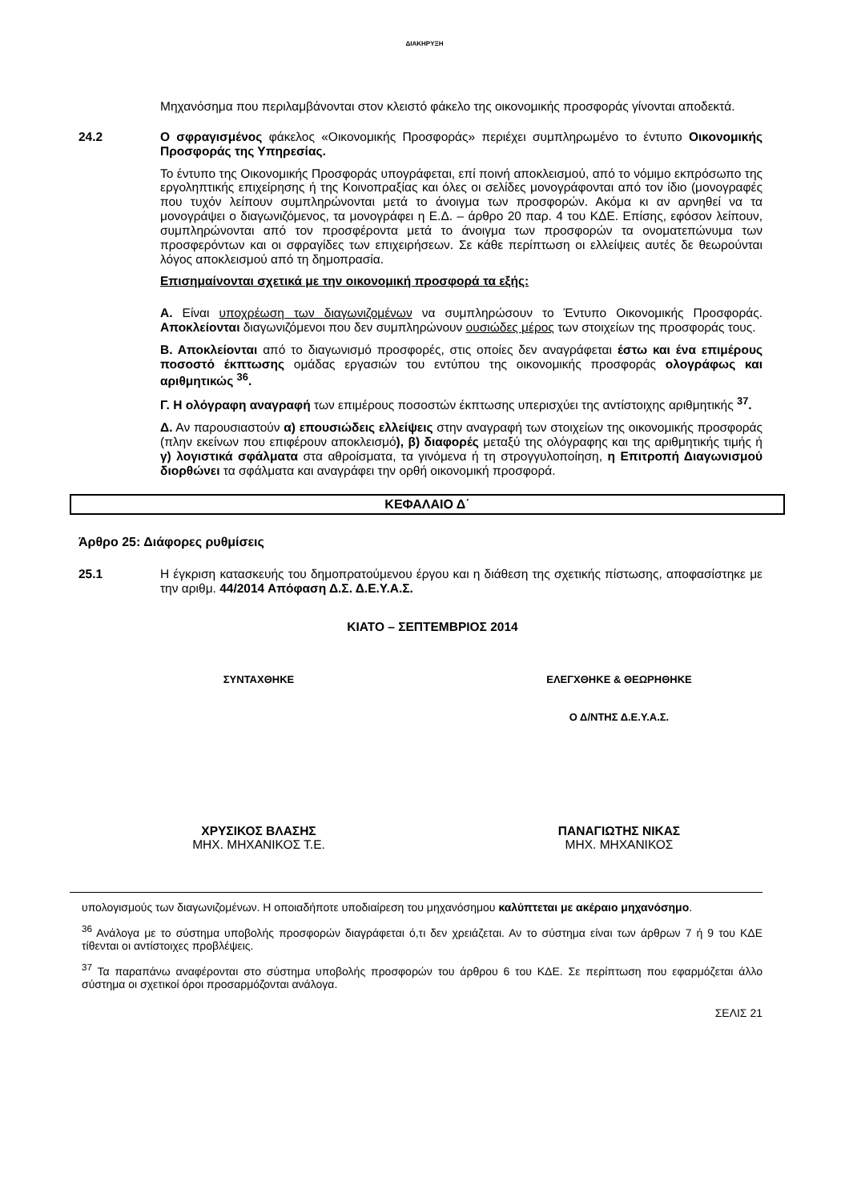ΔΙΑΚΗΡΥΞΗ
Μηχανόσημα που περιλαμβάνονται στον κλειστό φάκελο της οικονομικής προσφοράς γίνονται αποδεκτά.
24.2 Ο σφραγισμένος φάκελος «Οικονομικής Προσφοράς» περιέχει συμπληρωμένο το έντυπο Οικονομικής Προσφοράς της Υπηρεσίας.
Το έντυπο της Οικονομικής Προσφοράς υπογράφεται, επί ποινή αποκλεισμού, από το νόμιμο εκπρόσωπο της εργοληπτικής επιχείρησης ή της Κοινοπραξίας και όλες οι σελίδες μονογράφονται από τον ίδιο (μονογραφές που τυχόν λείπουν συμπληρώνονται μετά το άνοιγμα των προσφορών. Ακόμα κι αν αρνηθεί να τα μονογράψει ο διαγωνιζόμενος, τα μονογράφει η Ε.Δ. – άρθρο 20 παρ. 4 του ΚΔΕ. Επίσης, εφόσον λείπουν, συμπληρώνονται από τον προσφέροντα μετά το άνοιγμα των προσφορών τα ονοματεπώνυμα των προσφερόντων και οι σφραγίδες των επιχειρήσεων. Σε κάθε περίπτωση οι ελλείψεις αυτές δε θεωρούνται λόγος αποκλεισμού από τη δημοπρασία.
Επισημαίνονται σχετικά με την οικονομική προσφορά τα εξής:
Α. Είναι υποχρέωση των διαγωνιζομένων να συμπληρώσουν το Έντυπο Οικονομικής Προσφοράς. Αποκλείονται διαγωνιζόμενοι που δεν συμπληρώνουν ουσιώδες μέρος των στοιχείων της προσφοράς τους.
Β. Αποκλείονται από το διαγωνισμό προσφορές, στις οποίες δεν αναγράφεται έστω και ένα επιμέρους ποσοστό έκπτωσης ομάδας εργασιών του εντύπου της οικονομικής προσφοράς ολογράφως και αριθμητικώς <sup>36</sup>.
Γ. Η ολόγραφη αναγραφή των επιμέρους ποσοστών έκπτωσης υπερισχύει της αντίστοιχης αριθμητικής <sup>37</sup>.
Δ. Αν παρουσιαστούν α) επουσιώδεις ελλείψεις στην αναγραφή των στοιχείων της οικονομικής προσφοράς (πλην εκείνων που επιφέρουν αποκλεισμό), β) διαφορές μεταξύ της ολόγραφης και της αριθμητικής τιμής ή γ) λογιστικά σφάλματα στα αθροίσματα, τα γινόμενα ή τη στρογγυλοποίηση, η Επιτροπή Διαγωνισμού διορθώνει τα σφάλματα και αναγράφει την ορθή οικονομική προσφορά.
ΚΕΦΑΛΑΙΟ Δ΄
Άρθρο 25: Διάφορες ρυθμίσεις
25.1 Η έγκριση κατασκευής του δημοπρατούμενου έργου και η διάθεση της σχετικής πίστωσης, αποφασίστηκε με την αριθμ. 44/2014 Απόφαση Δ.Σ. Δ.Ε.Υ.Α.Σ.
ΚΙΑΤΟ – ΣΕΠΤΕΜΒΡΙΟΣ 2014
ΣΥΝΤΑΧΘΗΚΕ ΕΛΕΓΧΘΗΚΕ & ΘΕΩΡΗΘΗΚΕ
Ο Δ/ΝΤΗΣ Δ.Ε.Υ.Α.Σ.
ΧΡΥΣΙΚΟΣ ΒΛΑΣΗΣ
ΜΗΧ. ΜΗΧΑΝΙΚΟΣ Τ.Ε.
ΠΑΝΑΓΙΩΤΗΣ ΝΙΚΑΣ
ΜΗΧ. ΜΗΧΑΝΙΚΟΣ
υπολογισμούς των διαγωνιζομένων. Η οποιαδήποτε υποδιαίρεση του μηχανόσημου καλύπτεται με ακέραιο μηχανόσημο.
<sup>36</sup> Ανάλογα με το σύστημα υποβολής προσφορών διαγράφεται ό,τι δεν χρειάζεται. Αν το σύστημα είναι των άρθρων 7 ή 9 του ΚΔΕ τίθενται οι αντίστοιχες προβλέψεις.
<sup>37</sup> Τα παραπάνω αναφέρονται στο σύστημα υποβολής προσφορών του άρθρου 6 του ΚΔΕ. Σε περίπτωση που εφαρμόζεται άλλο σύστημα οι σχετικοί όροι προσαρμόζονται ανάλογα.
ΣΕΛΙΣ 21